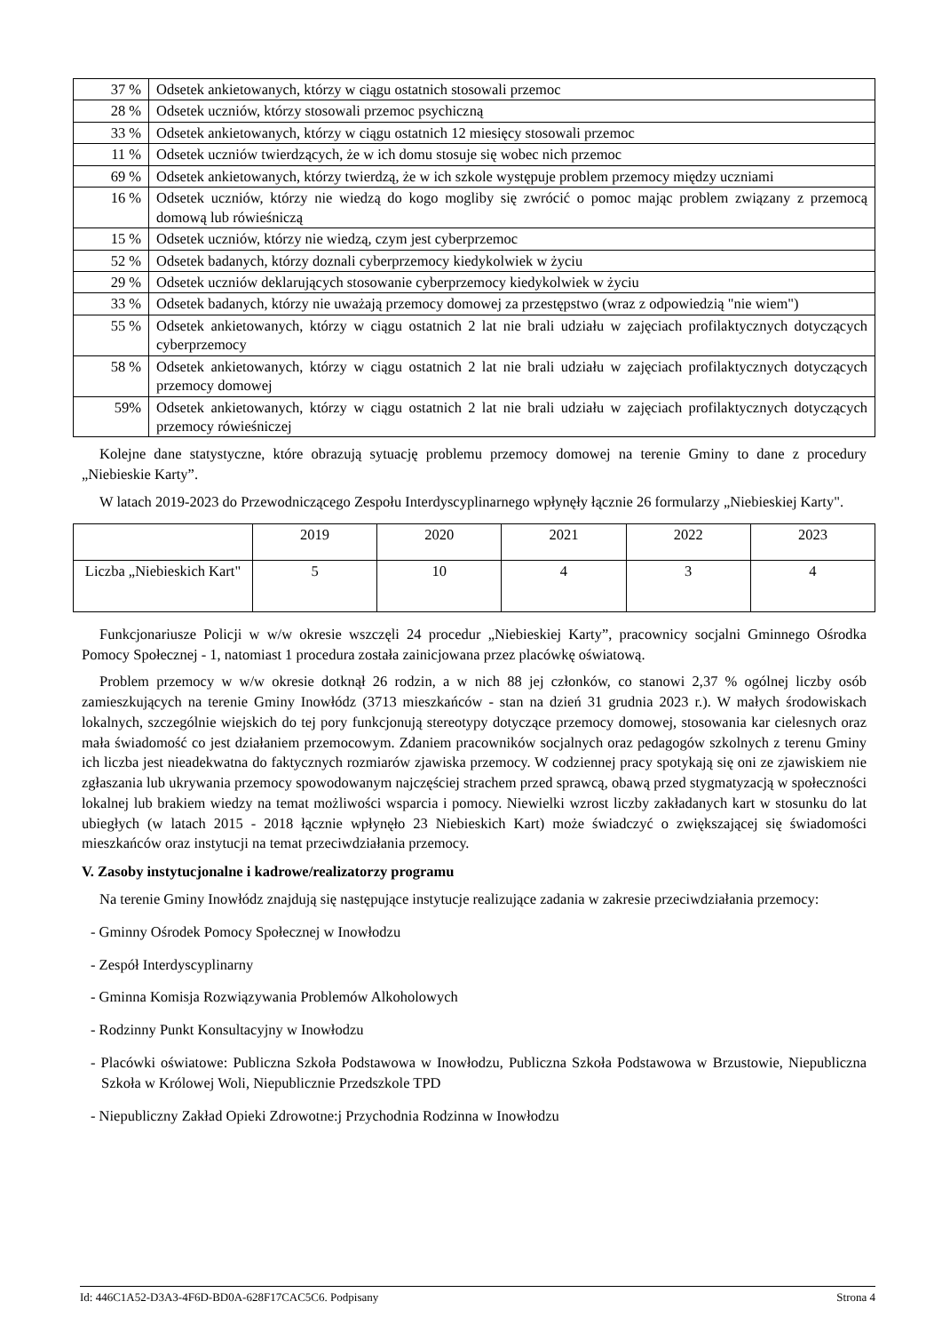| 37 % | Odsetek ankietowanych, którzy w ciągu ostatnich stosowali przemoc |
| 28 % | Odsetek uczniów, którzy stosowali przemoc psychiczną |
| 33 % | Odsetek ankietowanych, którzy w ciągu ostatnich 12 miesięcy stosowali przemoc |
| 11 % | Odsetek uczniów twierdzących, że w ich domu stosuje się wobec nich przemoc |
| 69 % | Odsetek ankietowanych, którzy twierdzą, że w ich szkole występuje problem przemocy między uczniami |
| 16 % | Odsetek uczniów, którzy nie wiedzą do kogo mogliby się zwrócić o pomoc mając problem związany z przemocą domową lub rówieśniczą |
| 15 % | Odsetek uczniów, którzy nie wiedzą, czym jest cyberprzemoc |
| 52 % | Odsetek badanych, którzy doznali cyberprzemocy kiedykolwiek w życiu |
| 29 % | Odsetek uczniów deklarujących stosowanie cyberprzemocy kiedykolwiek w życiu |
| 33 % | Odsetek badanych, którzy nie uważają przemocy domowej za przestępstwo (wraz z odpowiedzią "nie wiem") |
| 55 % | Odsetek ankietowanych, którzy w ciągu ostatnich 2 lat nie brali udziału w zajęciach profilaktycznych dotyczących cyberprzemocy |
| 58 % | Odsetek ankietowanych, którzy w ciągu ostatnich 2 lat nie brali udziału w zajęciach profilaktycznych dotyczących przemocy domowej |
| 59% | Odsetek ankietowanych, którzy w ciągu ostatnich 2 lat nie brali udziału w zajęciach profilaktycznych dotyczących przemocy rówieśniczej |
Kolejne dane statystyczne, które obrazują sytuację problemu przemocy domowej na terenie Gminy to dane z procedury „Niebieskie Karty”.
W latach 2019-2023 do Przewodniczącego Zespołu Interdyscyplinarnego wpłynęły łącznie 26 formularzy „Niebieskiej Karty".
| | 2019 | 2020 | 2021 | 2022 | 2023 |
| Liczba „Niebieskich Kart" | 5 | 10 | 4 | 3 | 4 |
Funkcjonariusze Policji w w/w okresie wszczęli 24 procedur „Niebieskiej Karty”, pracownicy socjalni Gminnego Ośrodka Pomocy Społecznej - 1, natomiast 1 procedura została zainicjowana przez placówkę oświatową.
Problem przemocy w w/w okresie dotknął 26 rodzin, a w nich 88 jej członków, co stanowi 2,37 % ogólnej liczby osób zamieszkujących na terenie Gminy Inowłódz (3713 mieszkańców - stan na dzień 31 grudnia 2023 r.). W małych środowiskach lokalnych, szczególnie wiejskich do tej pory funkcjonują stereotypy dotyczące przemocy domowej, stosowania kar cielesnych oraz mała świadomość co jest działaniem przemocowym. Zdaniem pracowników socjalnych oraz pedagogów szkolnych z terenu Gminy ich liczba jest nieadekwatna do faktycznych rozmiarów zjawiska przemocy. W codziennej pracy spotykają się oni ze zjawiskiem nie zgłaszania lub ukrywania przemocy spowodowanym najczęściej strachem przed sprawcą, obawą przed stygmatyzacją w społeczności lokalnej lub brakiem wiedzy na temat możliwości wsparcia i pomocy. Niewielki wzrost liczby zakładanych kart w stosunku do lat ubiegłych (w latach 2015 - 2018 łącznie wpłynęło 23 Niebieskich Kart) może świadczyć o zwiększającej się świadomości mieszkańców oraz instytucji na temat przeciwdziałania przemocy.
V. Zasoby instytucjonalne i kadrowe/realizatorzy programu
Na terenie Gminy Inowłódz znajdują się następujące instytucje realizujące zadania w zakresie przeciwdziałania przemocy:
- Gminny Ośrodek Pomocy Społecznej w Inowłodzu
- Zespół Interdyscyplinarny
- Gminna Komisja Rozwiązywania Problemów Alkoholowych
- Rodzinny Punkt Konsultacyjny w Inowłodzu
- Placówki oświatowe: Publiczna Szkoła Podstawowa w Inowłodzu, Publiczna Szkoła Podstawowa w Brzustowie, Niepubliczna Szkoła w Królowej Woli, Niepublicznie Przedszkole TPD
- Niepubliczny Zakład Opieki Zdrowotne:j Przychodnia Rodzinna w Inowłodzu
Id: 446C1A52-D3A3-4F6D-BD0A-628F17CAC5C6. Podpisany Strona 4